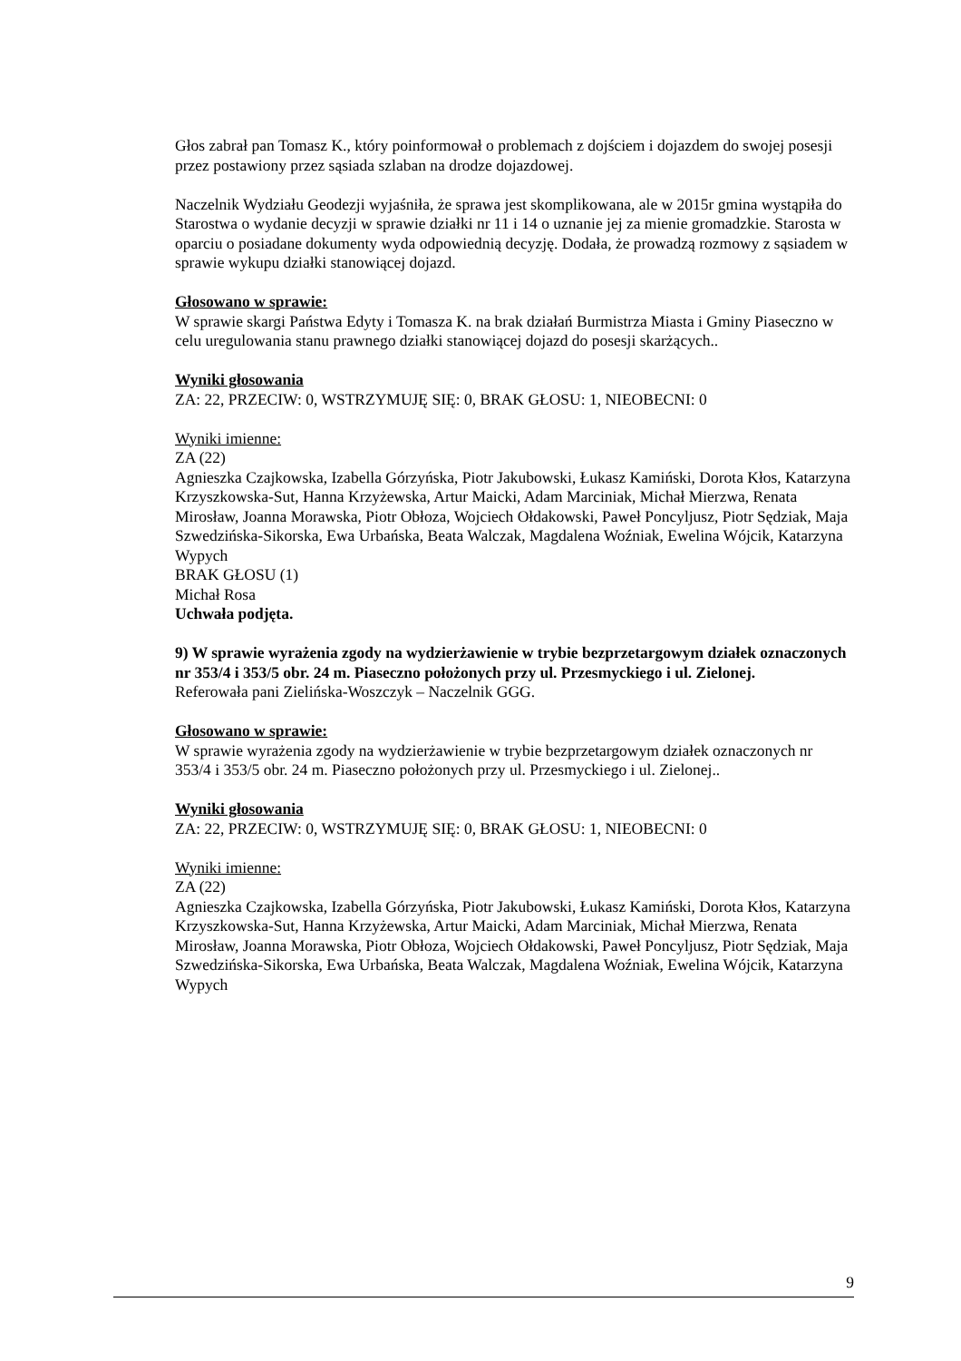Głos zabrał pan Tomasz K., który poinformował o problemach z dojściem i dojazdem do swojej posesji przez postawiony przez sąsiada szlaban na drodze dojazdowej.
Naczelnik Wydziału Geodezji wyjaśniła, że sprawa jest skomplikowana, ale w 2015r gmina wystąpiła do Starostwa o wydanie decyzji w sprawie działki nr 11 i 14 o uznanie jej za mienie gromadzkie. Starosta w oparciu o posiadane dokumenty wyda odpowiednią decyzję. Dodała, że prowadzą rozmowy z sąsiadem w sprawie wykupu działki stanowiącej dojazd.
Głosowano w sprawie:
W sprawie skargi Państwa Edyty i Tomasza K. na brak działań Burmistrza Miasta i Gminy Piaseczno w celu uregulowania stanu prawnego działki stanowiącej dojazd do posesji skarżących..
Wyniki głosowania
ZA: 22, PRZECIW: 0, WSTRZYMUJĘ SIĘ: 0, BRAK GŁOSU: 1, NIEOBECNI: 0
Wyniki imienne:
ZA (22)
Agnieszka Czajkowska, Izabella Górzyńska, Piotr Jakubowski, Łukasz Kamiński, Dorota Kłos, Katarzyna Krzyszkowska-Sut, Hanna Krzyżewska, Artur Maicki, Adam Marciniak, Michał Mierzwa, Renata Mirosław, Joanna Morawska, Piotr Obłoza, Wojciech Ołdakowski, Paweł Poncyljusz, Piotr Sędziak, Maja Szwedzińska-Sikorska, Ewa Urbańska, Beata Walczak, Magdalena Woźniak, Ewelina Wójcik, Katarzyna Wypych
BRAK GŁOSU (1)
Michał Rosa
Uchwała podjęta.
9) W sprawie wyrażenia zgody na wydzierżawienie w trybie bezprzetargowym działek oznaczonych nr 353/4 i 353/5 obr. 24 m. Piaseczno położonych przy ul. Przesmyckiego i ul. Zielonej.
Referowała pani Zielińska-Woszczyk – Naczelnik GGG.
Głosowano w sprawie:
W sprawie wyrażenia zgody na wydzierżawienie w trybie bezprzetargowym działek oznaczonych nr 353/4 i 353/5 obr. 24 m. Piaseczno położonych przy ul. Przesmyckiego i ul. Zielonej..
Wyniki głosowania
ZA: 22, PRZECIW: 0, WSTRZYMUJĘ SIĘ: 0, BRAK GŁOSU: 1, NIEOBECNI: 0
Wyniki imienne:
ZA (22)
Agnieszka Czajkowska, Izabella Górzyńska, Piotr Jakubowski, Łukasz Kamiński, Dorota Kłos, Katarzyna Krzyszkowska-Sut, Hanna Krzyżewska, Artur Maicki, Adam Marciniak, Michał Mierzwa, Renata Mirosław, Joanna Morawska, Piotr Obłoza, Wojciech Ołdakowski, Paweł Poncyljusz, Piotr Sędziak, Maja Szwedzińska-Sikorska, Ewa Urbańska, Beata Walczak, Magdalena Woźniak, Ewelina Wójcik, Katarzyna Wypych
9